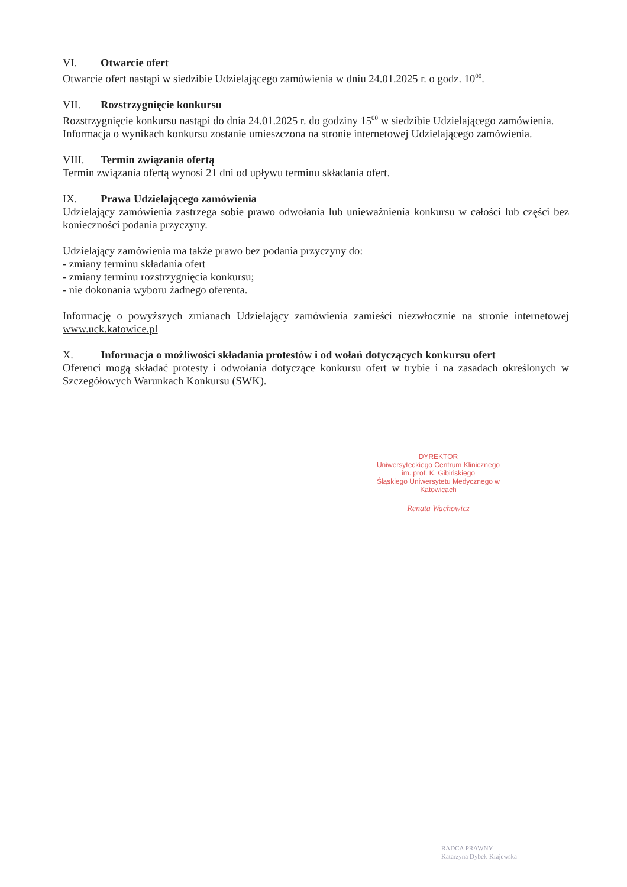VI. Otwarcie ofert
Otwarcie ofert nastąpi w siedzibie Udzielającego zamówienia w dniu 24.01.2025 r. o godz. 10<sup>00</sup>.
VII. Rozstrzygnięcie konkursu
Rozstrzygnięcie konkursu nastąpi do dnia 24.01.2025 r. do godziny 15<sup>00</sup> w siedzibie Udzielającego zamówienia.
Informacja o wynikach konkursu zostanie umieszczona na stronie internetowej Udzielającego zamówienia.
VIII. Termin związania ofertą
Termin związania ofertą wynosi 21 dni od upływu terminu składania ofert.
IX. Prawa Udzielającego zamówienia
Udzielający zamówienia zastrzega sobie prawo odwołania lub unieważnienia konkursu w całości lub części bez konieczności podania przyczyny.
Udzielający zamówienia ma także prawo bez podania przyczyny do:
- zmiany terminu składania ofert
- zmiany terminu rozstrzygnięcia konkursu;
- nie dokonania wyboru żadnego oferenta.
Informację o powyższych zmianach Udzielający zamówienia zamieści niezwłocznie na stronie internetowej www.uck.katowice.pl
X. Informacja o możliwości składania protestów i od wołań dotyczących konkursu ofert
Oferenci mogą składać protesty i odwołania dotyczące konkursu ofert w trybie i na zasadach określonych w Szczegółowych Warunkach Konkursu (SWK).
DYREKTOR
Uniwersyteckiego Centrum Klinicznego
im. prof. K. Gibińskiego
Śląskiego Uniwersytetu Medycznego w Katowicach
Renata Wachowicz
RADCA PRAWNY
Katarzyna Dybek-Krajewska